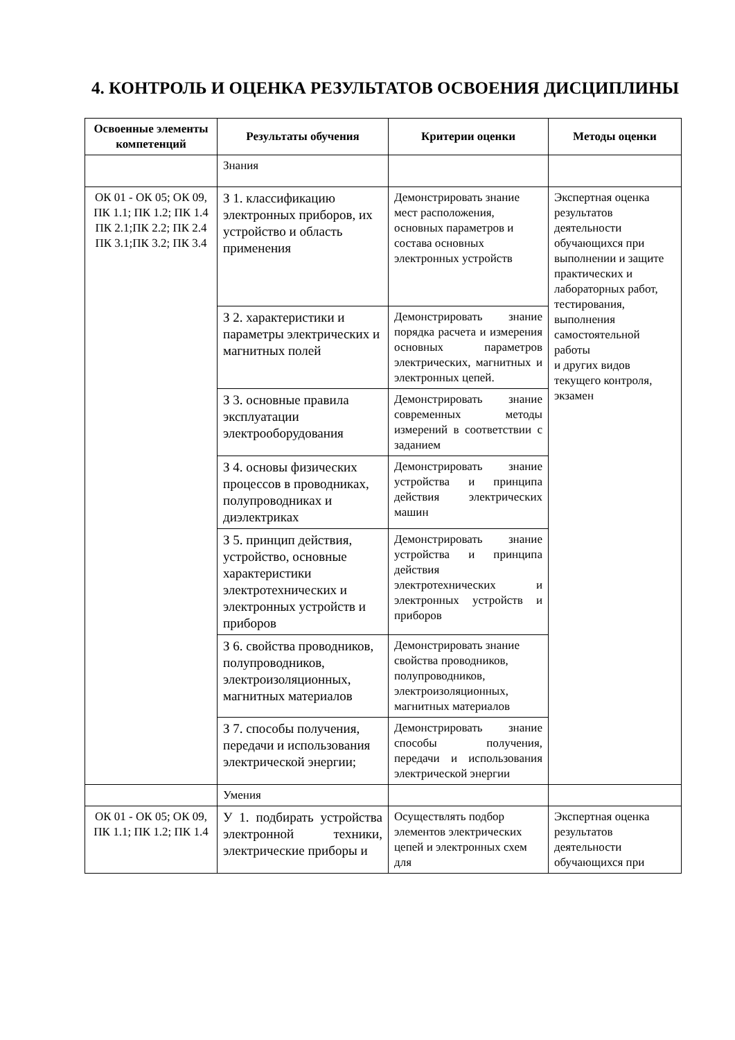4. КОНТРОЛЬ И ОЦЕНКА РЕЗУЛЬТАТОВ ОСВОЕНИЯ ДИСЦИПЛИНЫ
| Освоенные элементы компетенций | Результаты обучения | Критерии оценки | Методы оценки |
| --- | --- | --- | --- |
| | Знания | | |
| ОК 01 - ОК 05; ОК 09, ПК 1.1; ПК 1.2; ПК 1.4 ПК 2.1;ПК 2.2; ПК 2.4 ПК 3.1;ПК 3.2; ПК 3.4 | З 1. классификацию электронных приборов, их устройство и область применения | Демонстрировать знание мест расположения, основных параметров и состава основных электронных устройств | Экспертная оценка результатов деятельности обучающихся при выполнении и защите практических и лабораторных работ, тестирования, выполнения самостоятельной работы и других видов текущего контроля, экзамен |
| | З 2. характеристики и параметры электрических и магнитных полей | Демонстрировать знание порядка расчета и измерения основных параметров электрических, магнитных и электронных цепей. | |
| | З 3. основные правила эксплуатации электрооборудования | Демонстрировать знание современных методы измерений в соответствии с заданием | |
| | З 4. основы физических процессов в проводниках, полупроводниках и диэлектриках | Демонстрировать знание устройства и принципа действия электрических машин | |
| | З 5. принцип действия, устройство, основные характеристики электротехнических и электронных устройств и приборов | Демонстрировать знание устройства и принципа действия электротехнических и электронных устройств и приборов | |
| | З 6. свойства проводников, полупроводников, электроизоляционных, магнитных материалов | Демонстрировать знание свойства проводников, полупроводников, электроизоляционных, магнитных материалов | |
| | З 7. способы получения, передачи и использования электрической энергии; | Демонстрировать знание способы получения, передачи и использования электрической энергии | |
| | Умения | | |
| ОК 01 - ОК 05; ОК 09, ПК 1.1; ПК 1.2; ПК 1.4 | У 1. подбирать устройства электронной техники, электрические приборы и | Осуществлять подбор элементов электрических цепей и электронных схем для | Экспертная оценка результатов деятельности обучающихся при |